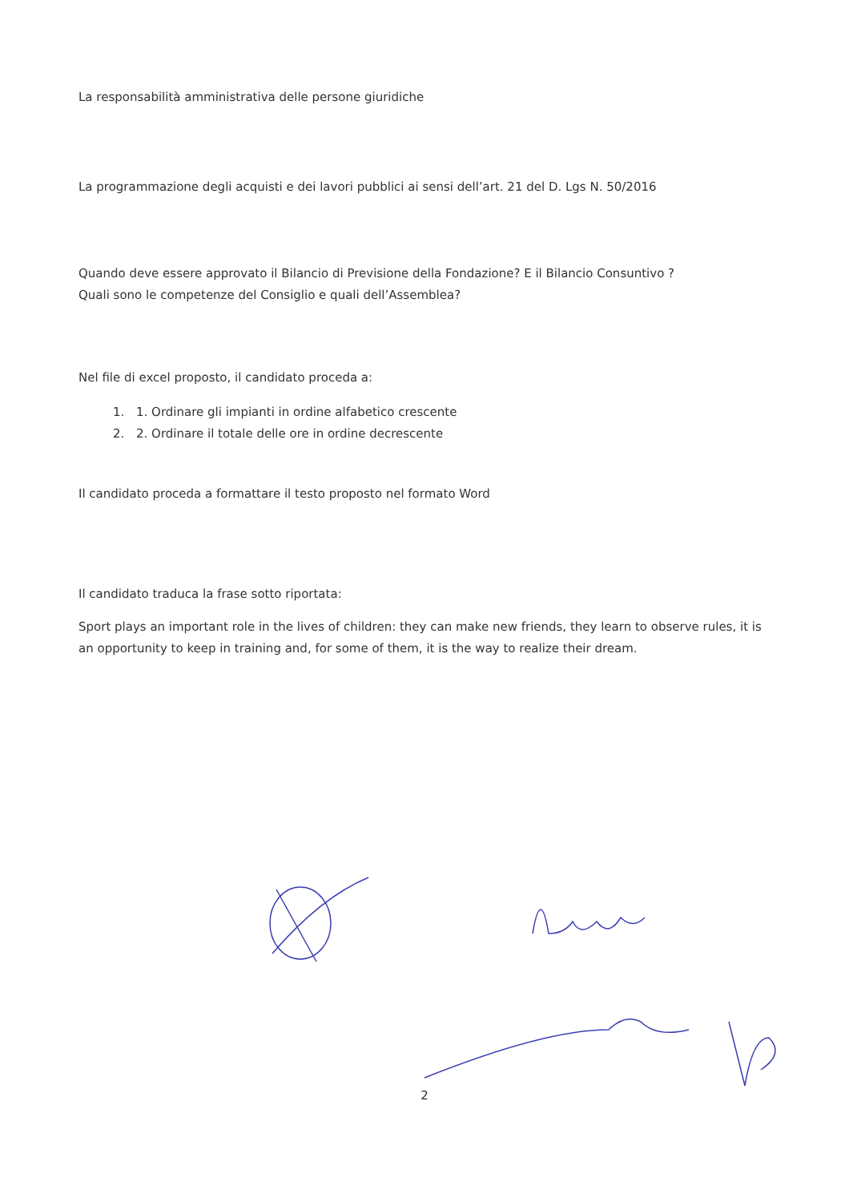La responsabilità amministrativa delle persone giuridiche
La programmazione degli acquisti e dei lavori pubblici ai sensi dell’art. 21 del D. Lgs N. 50/2016
Quando deve essere approvato il Bilancio di Previsione della Fondazione? E il Bilancio Consuntivo ?
Quali sono le competenze del Consiglio e quali dell’Assemblea?
Nel file di excel proposto, il candidato proceda a:
1. 1. Ordinare gli impianti in ordine alfabetico crescente
2. 2. Ordinare il totale delle ore in ordine decrescente
Il candidato proceda a formattare il testo proposto nel formato Word
Il candidato traduca la frase sotto riportata:
Sport plays an important role in the lives of children: they can make new friends, they learn to observe rules, it is an opportunity to keep in training and, for some of them, it is the way to realize their dream.
2